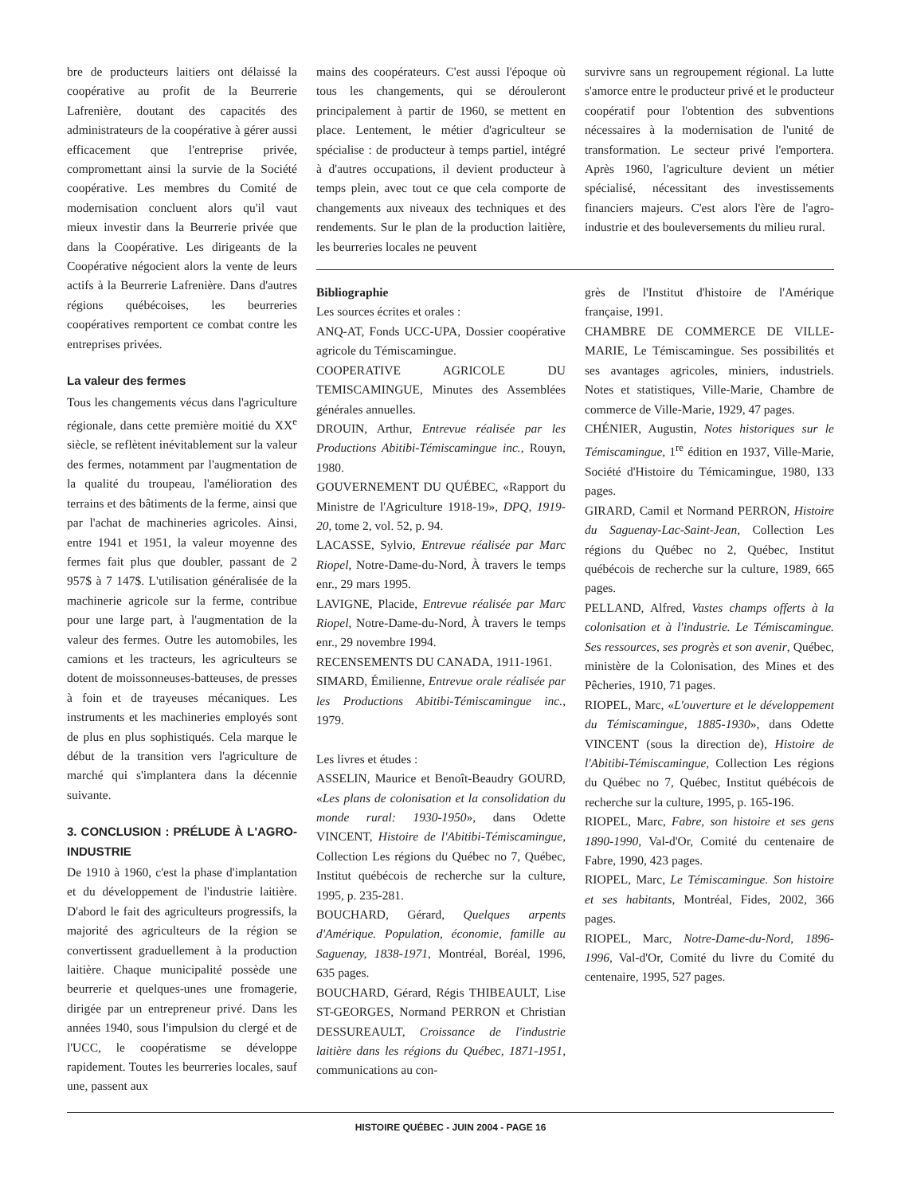bre de producteurs laitiers ont délaissé la coopérative au profit de la Beurrerie Lafrenière, doutant des capacités des administrateurs de la coopérative à gérer aussi efficacement que l'entreprise privée, compromettant ainsi la survie de la Société coopérative. Les membres du Comité de modernisation concluent alors qu'il vaut mieux investir dans la Beurrerie privée que dans la Coopérative. Les dirigeants de la Coopérative négocient alors la vente de leurs actifs à la Beurrerie Lafrenière. Dans d'autres régions québécoises, les beurreries coopératives remportent ce combat contre les entreprises privées.
La valeur des fermes
Tous les changements vécus dans l'agriculture régionale, dans cette première moitié du XX<sup>e</sup> siècle, se reflètent inévitablement sur la valeur des fermes, notamment par l'augmentation de la qualité du troupeau, l'amélioration des terrains et des bâtiments de la ferme, ainsi que par l'achat de machineries agricoles. Ainsi, entre 1941 et 1951, la valeur moyenne des fermes fait plus que doubler, passant de 2 957$ à 7 147$. L'utilisation généralisée de la machinerie agricole sur la ferme, contribue pour une large part, à l'augmentation de la valeur des fermes. Outre les automobiles, les camions et les tracteurs, les agriculteurs se dotent de moissonneuses-batteuses, de presses à foin et de trayeuses mécaniques. Les instruments et les machineries employés sont de plus en plus sophistiqués. Cela marque le début de la transition vers l'agriculture de marché qui s'implantera dans la décennie suivante.
3. CONCLUSION : PRÉLUDE À L'AGRO-INDUSTRIE
De 1910 à 1960, c'est la phase d'implantation et du développement de l'industrie laitière. D'abord le fait des agriculteurs progressifs, la majorité des agriculteurs de la région se convertissent graduellement à la production laitière. Chaque municipalité possède une beurrerie et quelques-unes une fromagerie, dirigée par un entrepreneur privé. Dans les années 1940, sous l'impulsion du clergé et de l'UCC, le coopératisme se développe rapidement. Toutes les beurreries locales, sauf une, passent aux
mains des coopérateurs. C'est aussi l'époque où tous les changements, qui se dérouleront principalement à partir de 1960, se mettent en place. Lentement, le métier d'agriculteur se spécialise : de producteur à temps partiel, intégré à d'autres occupations, il devient producteur à temps plein, avec tout ce que cela comporte de changements aux niveaux des techniques et des rendements. Sur le plan de la production laitière, les beurreries locales ne peuvent
survivre sans un regroupement régional. La lutte s'amorce entre le producteur privé et le producteur coopératif pour l'obtention des subventions nécessaires à la modernisation de l'unité de transformation. Le secteur privé l'emportera. Après 1960, l'agriculture devient un métier spécialisé, nécessitant des investissements financiers majeurs. C'est alors l'ère de l'agro-industrie et des bouleversements du milieu rural.
Bibliographie
Les sources écrites et orales :
ANQ-AT, Fonds UCC-UPA, Dossier coopérative agricole du Témiscamingue.
COOPERATIVE AGRICOLE DU TEMISCAMINGUE, Minutes des Assemblées générales annuelles.
DROUIN, Arthur, Entrevue réalisée par les Productions Abitibi-Témiscamingue inc., Rouyn, 1980.
GOUVERNEMENT DU QUÉBEC, «Rapport du Ministre de l'Agriculture 1918-19», DPQ, 1919-20, tome 2, vol. 52, p. 94.
LACASSE, Sylvio, Entrevue réalisée par Marc Riopel, Notre-Dame-du-Nord, À travers le temps enr., 29 mars 1995.
LAVIGNE, Placide, Entrevue réalisée par Marc Riopel, Notre-Dame-du-Nord, À travers le temps enr., 29 novembre 1994.
RECENSEMENTS DU CANADA, 1911-1961.
SIMARD, Émilienne, Entrevue orale réalisée par les Productions Abitibi-Témiscamingue inc., 1979.
Les livres et études :
ASSELIN, Maurice et Benoît-Beaudry GOURD, «Les plans de colonisation et la consolidation du monde rural: 1930-1950», dans Odette VINCENT, Histoire de l'Abitibi-Témiscamingue, Collection Les régions du Québec no 7, Québec, Institut québécois de recherche sur la culture, 1995, p. 235-281.
BOUCHARD, Gérard, Quelques arpents d'Amérique. Population, économie, famille au Saguenay, 1838-1971, Montréal, Boréal, 1996, 635 pages.
BOUCHARD, Gérard, Régis THIBEAULT, Lise ST-GEORGES, Normand PERRON et Christian DESSUREAULT, Croissance de l'industrie laitière dans les régions du Québec, 1871-1951, communications au con-
grès de l'Institut d'histoire de l'Amérique française, 1991.
CHAMBRE DE COMMERCE DE VILLE-MARIE, Le Témiscamingue. Ses possibilités et ses avantages agricoles, miniers, industriels. Notes et statistiques, Ville-Marie, Chambre de commerce de Ville-Marie, 1929, 47 pages.
CHÉNIER, Augustin, Notes historiques sur le Témiscamingue, 1<sup>re</sup> édition en 1937, Ville-Marie, Société d'Histoire du Témicamingue, 1980, 133 pages.
GIRARD, Camil et Normand PERRON, Histoire du Saguenay-Lac-Saint-Jean, Collection Les régions du Québec no 2, Québec, Institut québécois de recherche sur la culture, 1989, 665 pages.
PELLAND, Alfred, Vastes champs offerts à la colonisation et à l'industrie. Le Témiscamingue. Ses ressources, ses progrès et son avenir, Québec, ministère de la Colonisation, des Mines et des Pêcheries, 1910, 71 pages.
RIOPEL, Marc, «L'ouverture et le développement du Témiscamingue, 1885-1930», dans Odette VINCENT (sous la direction de), Histoire de l'Abitibi-Témiscamingue, Collection Les régions du Québec no 7, Québec, Institut québécois de recherche sur la culture, 1995, p. 165-196.
RIOPEL, Marc, Fabre, son histoire et ses gens 1890-1990, Val-d'Or, Comité du centenaire de Fabre, 1990, 423 pages.
RIOPEL, Marc, Le Témiscamingue. Son histoire et ses habitants, Montréal, Fides, 2002, 366 pages.
RIOPEL, Marc, Notre-Dame-du-Nord, 1896-1996, Val-d'Or, Comité du livre du Comité du centenaire, 1995, 527 pages.
HISTOIRE QUÉBEC - JUIN 2004 - PAGE 16